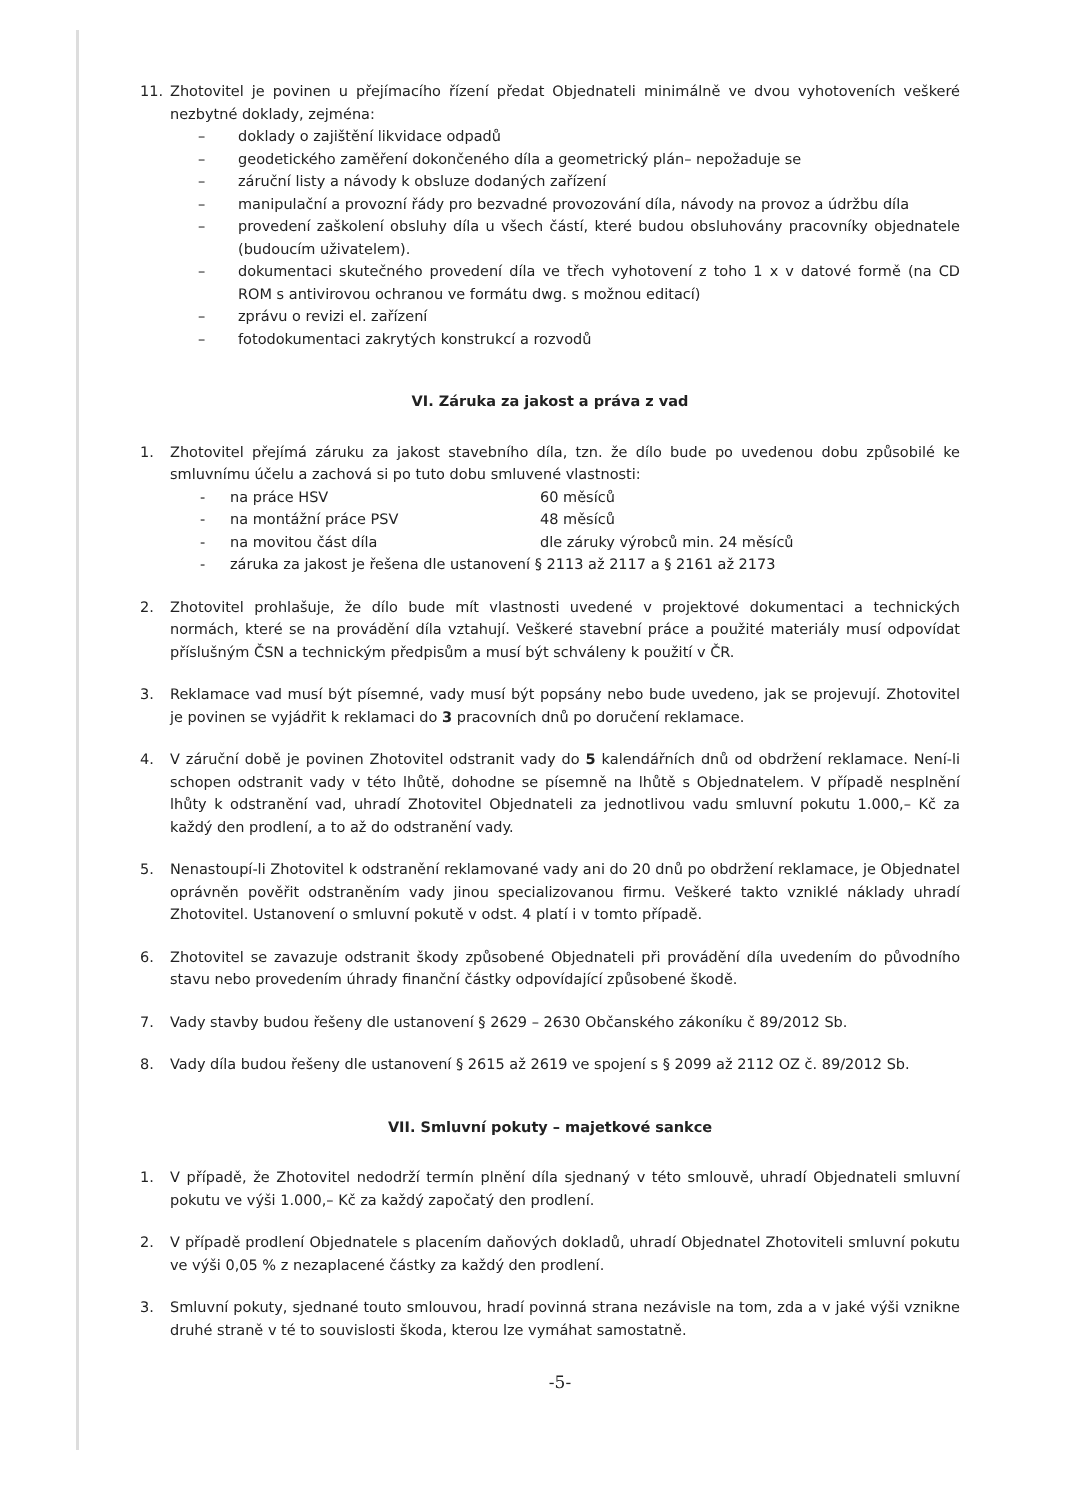11. Zhotovitel je povinen u přejímacího řízení předat Objednateli minimálně ve dvou vyhotoveních veškeré nezbytné doklady, zejména:
– doklady o zajištění likvidace odpadů
– geodetického zaměření dokončeného díla a geometrický plán– nepožaduje se
– záruční listy a návody k obsluze dodaných zařízení
– manipulační a provozní řády pro bezvadné provozování díla, návody na provoz a údržbu díla
– provedení zaškolení obsluhy díla u všech částí, které budou obsluhovány pracovníky objednatele (budoucím uživatelem).
– dokumentaci skutečného provedení díla ve třech vyhotovení z toho 1 x v datové formě (na CD ROM s antivirovou ochranou ve formátu dwg. s možnou editací)
– zprávu o revizi el. zařízení
– fotodokumentaci zakrytých konstrukcí a rozvodů
VI. Záruka za jakost a práva z vad
1. Zhotovitel přejímá záruku za jakost stavebního díla, tzn. že dílo bude po uvedenou dobu způsobilé ke smluvnímu účelu a zachová si po tuto dobu smluvené vlastnosti:
- na práce HSV 60 měsíců
- na montážní práce PSV 48 měsíců
- na movitou část díla dle záruky výrobců min. 24 měsíců
- záruka za jakost je řešena dle ustanovení § 2113 až 2117 a § 2161 až 2173
2. Zhotovitel prohlašuje, že dílo bude mít vlastnosti uvedené v projektové dokumentaci a technických normách, které se na provádění díla vztahují. Veškeré stavební práce a použité materiály musí odpovídat příslušným ČSN a technickým předpisům a musí být schváleny k použití v ČR.
3. Reklamace vad musí být písemné, vady musí být popsány nebo bude uvedeno, jak se projevují. Zhotovitel je povinen se vyjádřit k reklamaci do 3 pracovních dnů po doručení reklamace.
4. V záruční době je povinen Zhotovitel odstranit vady do 5 kalendářních dnů od obdržení reklamace. Není-li schopen odstranit vady v této lhůtě, dohodne se písemně na lhůtě s Objednatelem. V případě nesplnění lhůty k odstranění vad, uhradí Zhotovitel Objednateli za jednotlivou vadu smluvní pokutu 1.000,– Kč za každý den prodlení, a to až do odstranění vady.
5. Nenastoupí-li Zhotovitel k odstranění reklamované vady ani do 20 dnů po obdržení reklamace, je Objednatel oprávněn pověřit odstraněním vady jinou specializovanou firmu. Veškeré takto vzniklé náklady uhradí Zhotovitel. Ustanovení o smluvní pokutě v odst. 4 platí i v tomto případě.
6. Zhotovitel se zavazuje odstranit škody způsobené Objednateli při provádění díla uvedením do původního stavu nebo provedením úhrady finanční částky odpovídající způsobené škodě.
7. Vady stavby budou řešeny dle ustanovení § 2629 – 2630 Občanského zákoníku č 89/2012 Sb.
8. Vady díla budou řešeny dle ustanovení § 2615 až 2619 ve spojení s § 2099 až 2112 OZ č. 89/2012 Sb.
VII. Smluvní pokuty – majetkové sankce
1. V případě, že Zhotovitel nedodrží termín plnění díla sjednaný v této smlouvě, uhradí Objednateli smluvní pokutu ve výši 1.000,– Kč za každý započatý den prodlení.
2. V případě prodlení Objednatele s placením daňových dokladů, uhradí Objednatel Zhotoviteli smluvní pokutu ve výši 0,05 % z nezaplacené částky za každý den prodlení.
3. Smluvní pokuty, sjednané touto smlouvou, hradí povinná strana nezávisle na tom, zda a v jaké výši vznikne druhé straně v té to souvislosti škoda, kterou lze vymáhat samostatně.
-5-